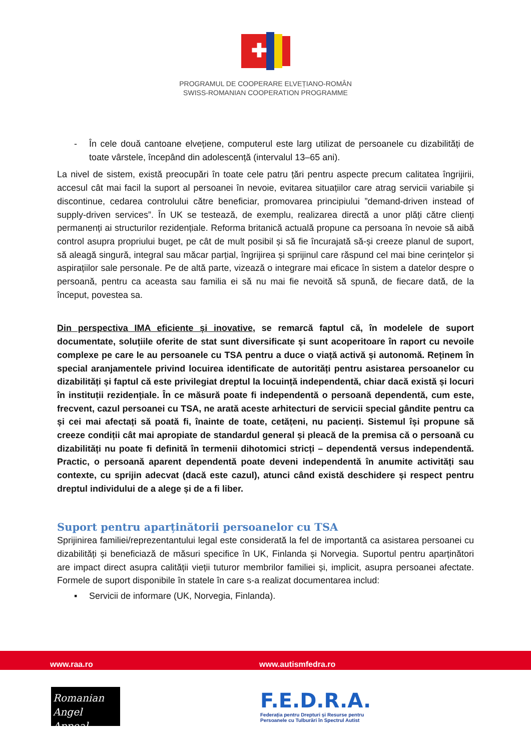✚
PROGRAMUL DE COOPERARE ELVEȚIANO-ROMÂN
SWISS-ROMANIAN COOPERATION PROGRAMME
- În cele două cantoane elvețiene, computerul este larg utilizat de persoanele cu dizabilități de toate vârstele, începând din adolescență (intervalul 13–65 ani).
La nivel de sistem, există preocupări în toate cele patru țări pentru aspecte precum calitatea îngrijirii, accesul cât mai facil la suport al persoanei în nevoie, evitarea situațiilor care atrag servicii variabile și discontinue, cedarea controlului către beneficiar, promovarea principiului ”demand-driven instead of supply-driven services”. În UK se testează, de exemplu, realizarea directă a unor plăți către clienți permanenți ai structurilor rezidențiale. Reforma britanică actuală propune ca persoana în nevoie să aibă control asupra propriului buget, pe cât de mult posibil și să fie încurajată să-și creeze planul de suport, să aleagă singură, integral sau măcar parțial, îngrijirea și sprijinul care răspund cel mai bine cerințelor și aspirațiilor sale personale. Pe de altă parte, vizează o integrare mai eficace în sistem a datelor despre o persoană, pentru ca aceasta sau familia ei să nu mai fie nevoită să spună, de fiecare dată, de la început, povestea sa.
Din perspectiva IMA eficiente și inovative, se remarcă faptul că, în modelele de suport documentate, soluțiile oferite de stat sunt diversificate și sunt acoperitoare în raport cu nevoile complexe pe care le au persoanele cu TSA pentru a duce o viață activă și autonomă. Reținem în special aranjamentele privind locuirea identificate de autorități pentru asistarea persoanelor cu dizabilități și faptul că este privilegiat dreptul la locuință independentă, chiar dacă există și locuri în instituții rezidențiale. În ce măsură poate fi independentă o persoană dependentă, cum este, frecvent, cazul persoanei cu TSA, ne arată aceste arhitecturi de servicii special gândite pentru ca și cei mai afectați să poată fi, înainte de toate, cetățeni, nu pacienți. Sistemul își propune să creeze condiții cât mai apropiate de standardul general și pleacă de la premisa că o persoană cu dizabilități nu poate fi definită în termenii dihotomici stricți – dependentă versus independentă. Practic, o persoană aparent dependentă poate deveni independentă în anumite activități sau contexte, cu sprijin adecvat (dacă este cazul), atunci când există deschidere și respect pentru dreptul individului de a alege și de a fi liber.
Suport pentru aparținătorii persoanelor cu TSA
Sprijinirea familiei/reprezentantului legal este considerată la fel de importantă ca asistarea persoanei cu dizabilități și beneficiază de măsuri specifice în UK, Finlanda și Norvegia. Suportul pentru aparținători are impact direct asupra calității vieții tuturor membrilor familiei și, implicit, asupra persoanei afectate. Formele de suport disponibile în statele în care s-a realizat documentarea includ:
▪ Servicii de informare (UK, Norvegia, Finlanda).
www.raa.ro www.autismfedra.ro
Romanian
Angel Appeal
F.E.D.R.A.
Federația pentru Drepturi și Resurse pentru
Persoanele cu Tulburări în Spectrul Autist